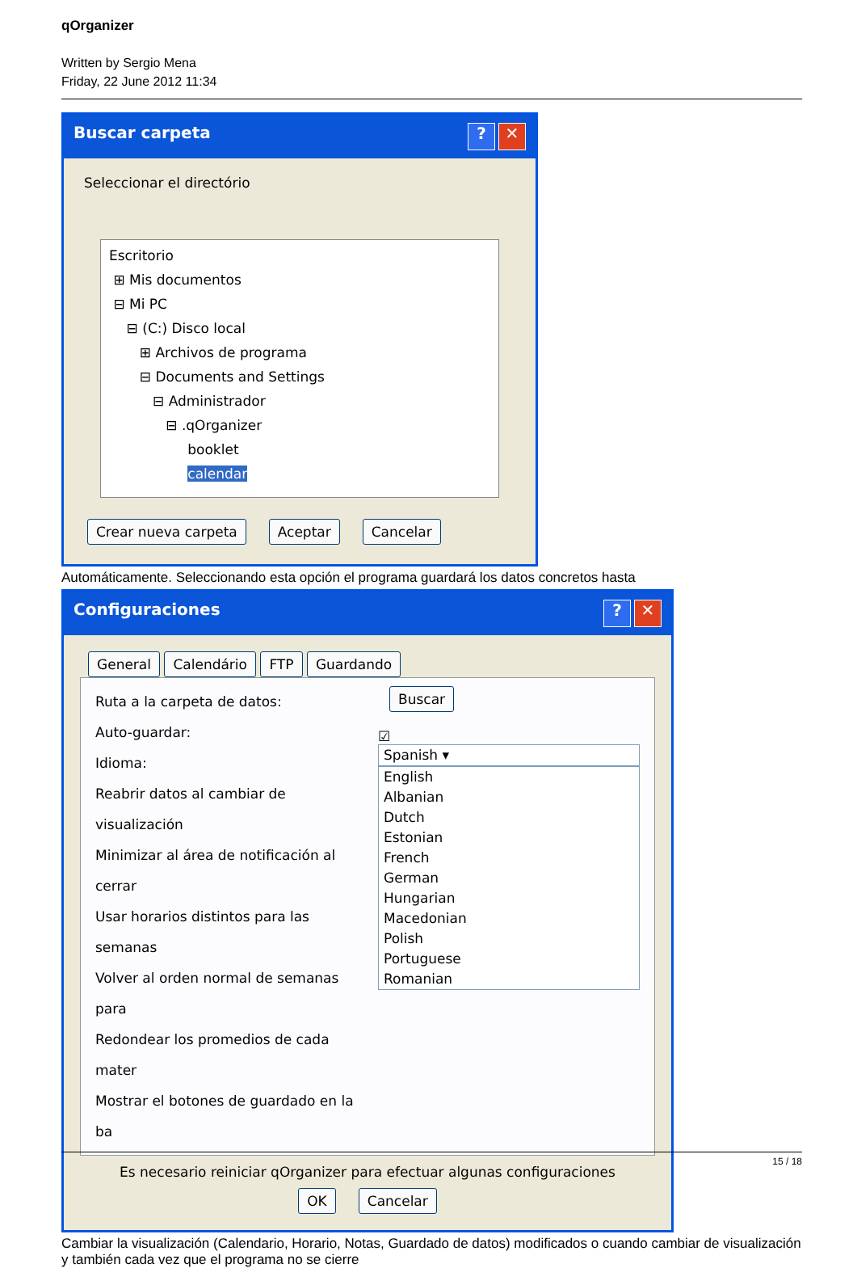qOrganizer
Written by Sergio Mena
Friday, 22 June 2012 11:34
Buscar carpeta? ✕
Seleccionar el directório
Escritorio
⊞ Mis documentos
⊟ Mi PC
⊟ (C:) Disco local
⊞ Archivos de programa
⊟ Documents and Settings
⊟ Administrador
⊟ .qOrganizer
booklet
calendar
Crear nueva carpeta Aceptar Cancelar
Automáticamente. Seleccionando esta opción el programa guardará los datos concretos hasta
Configuraciones? ✕
General Calendário FTP Guardando
Ruta a la carpeta de datos:
Auto-guardar:
Idioma:
Reabrir datos al cambiar de visualización
Minimizar al área de notificación al cerrar
Usar horarios distintos para las semanas
Volver al orden normal de semanas para
Redondear los promedios de cada mater
Mostrar el botones de guardado en la ba
Buscar
☑
Spanish ▾
English
Albanian
Dutch
Estonian
French
German
Hungarian
Macedonian
Polish
Portuguese
Romanian
Es necesario reiniciar qOrganizer para efectuar algunas configuraciones
OK Cancelar
Cambiar la visualización (Calendario, Horario, Notas, Guardado de datos) modificados o cuando cambiar de visualización y también cada vez que el programa no se cierre
15 / 18